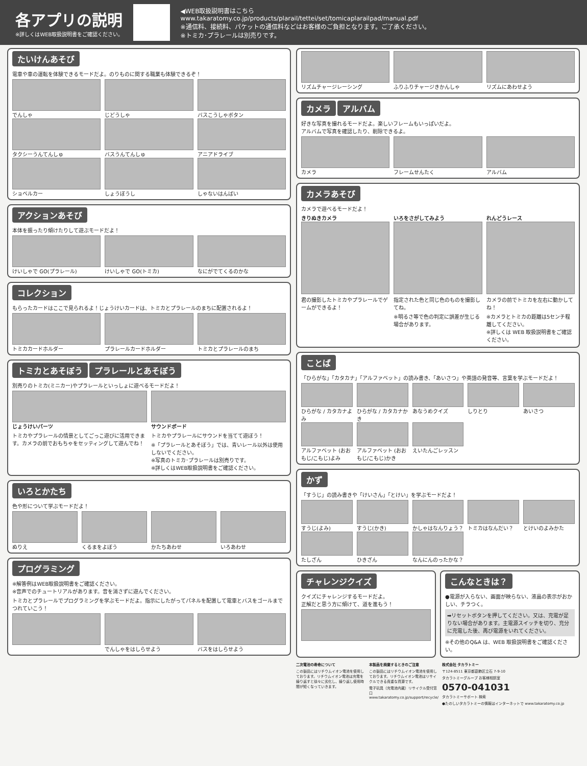各アプリの説明
※詳しくはWEB取扱説明書をご確認ください。
◀WEB取扱説明書はこちら
www.takaratomy.co.jp/products/plarail/tettei/set/tomicaplarailpad/manual.pdf
※通信料、接続料、パケットの通信料などはお客様のご負担となります。ご了承ください。
※トミカ･プラレールは別売りです。
たいけんあそび
電車や車の運転を体験できるモードだよ。のりものに関する職業も体験できるぞ！
でんしゃ
じどうしゃ
バスこうしゃボタン
タクシーうんてんしゅ
バスうんてんしゅ
アニアドライブ
ショベルカー
しょうぼうし
しゃないはんばい
アクションあそび
本体を振ったり傾けたりして遊ぶモードだよ！
けいしゃで GO(プラレール)
けいしゃで GO(トミカ)
なにがでてくるのかな
コレクション
もらったカードはここで見られるよ！じょうけいカードは、トミカとプラレールのまちに配置されるよ！
トミカカードホルダー
プラレールカードホルダー
トミカとプラレールのまち
トミカとあそぼう プラレールとあそぼう
別売りのトミカ(ミニカー)やプラレールといっしょに遊べるモードだよ！
じょうけいパーツ
トミカやプラレールの情景としてごっこ遊びに活用できます。カメラの前でおもちゃをセッティングして遊んでね！
サウンドボード
トミカやプラレールにサウンドを当てて遊ぼう！
※「プラレールとあそぼう」では、青いレール以外は使用しないでください。
※写真のトミカ･プラレールは別売りです。
※詳しくはWEB取扱説明書をご確認ください。
いろとかたち
色や形について学ぶモードだよ！
ぬりえ
くるまをよぼう
かたちあわせ
いろあわせ
プログラミング
※解答例はWEB取扱説明書をご確認ください。
※音声でのチュートリアルがあります。音を消さずに遊んでください。
トミカとプラレールでプログラミングを学ぶモードだよ。指示にしたがってパネルを配置して電車とバスをゴールまでつれていこう！
でんしゃをはしらせよう
バスをはしらせよう
リズムチャージレーシング
ふりふりチャージきかんしゃ
リズムにあわせよう
カメラ アルバム
好きな写真を撮れるモードだよ。楽しいフレームもいっぱいだよ。
アルバムで写真を確認したり、削除できるよ。
カメラ
フレームせんたく
アルバム
カメラあそび
カメラで遊べるモードだよ！
きりぬきカメラ
君の撮影したトミカやプラレールでゲームができるよ！
いろをさがしてみよう
指定された色と同じ色のものを撮影してね。
※明るさ等で色の判定に誤差が生じる場合があります。
れんどうレース
カメラの前でトミカを左右に動かしてね！
※カメラとトミカの距離は5センチ程離してください。
※詳しくは WEB 取扱説明書をご確認ください。
ことば
「ひらがな」「カタカナ」「アルファベット」の読み書き、「あいさつ」や英語の発音等、言葉を学ぶモードだよ！
ひらがな / カタカナよみ
ひらがな / カタカナかき
あなうめクイズ
しりとり
あいさつ
アルファベット (おおもじ/こもじ)よみ
アルファベット (おおもじ/こもじ)かき
えいたんごレッスン
かず
「すうじ」の読み書きや「けいさん」「とけい」を学ぶモードだよ！
すうじ(よみ)
すうじ(かき)
かしゃはなんりょう？
トミカはなんだい？
とけいのよみかた
たしざん
ひきざん
なんにんのったかな？
チャレンジクイズ
クイズにチャレンジするモードだよ。
正解だと思う方に傾けて、道を進もう！
こんなときは？
●電源が入らない、画面が映らない、液晶の表示がおかしい、チラつく。
➡リセットボタンを押してください。又は、充電が足りない場合があります。主電源スイッチを切り、充分に充電した後、再び電源をいれてください。
※その他のQ&A は、WEB 取扱説明書をご確認ください。
二次電池の寿命について
この製品にはリチウムイオン電池を使用しております。リチウムイオン電池は充電を繰り返すと徐々に劣化し、繰り返し使用時間が短くなっていきます。
本製品を廃棄するときのご注意
この製品にはリチウムイオン電池を使用しております。リチウムイオン電池はリサイクルできる貴重な資源です。
電子玩具（充電池内蔵）リサイクル受付窓口 www.takaratomy.co.jp/support/recycle/
株式会社 タカラトミー
〒124-8511 東京都葛飾区立石 7-9-10
タカラトミーグループ お客様相談室
0570-041031
タカラトミーサポート 検索
●たのしいタカラトミーの情報はインターネットで www.takaratomy.co.jp